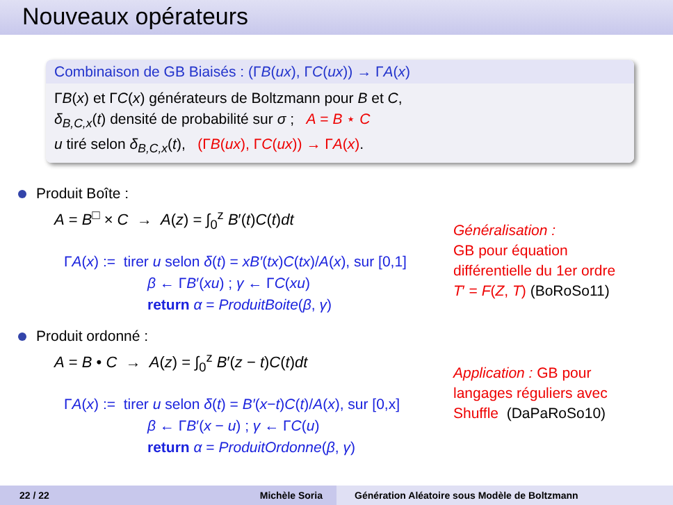Nouveaux opérateurs
Combinaison de GB Biaisés : (ΓB(ux), ΓC(ux)) → ΓA(x)
ΓB(x) et ΓC(x) générateurs de Boltzmann pour B et C,
δ<sub>B,C,x</sub>(t) densité de probabilité sur σ ; A = B ⋆ C
u tiré selon δ<sub>B,C,x</sub>(t), (ΓB(ux), ΓC(ux)) → ΓA(x).
Produit Boîte :
A = B<sup>□</sup> × C → A(z) = ∫<sub>0</sub><sup>z</sup> B′(t)C(t)dt
ΓA(x) := tirer u selon δ(t) = xB′(tx)C(tx)/A(x), sur [0,1]
β ← ΓB′(xu) ; γ ← ΓC(xu)
return α = ProduitBoite(β, γ)
Généralisation :
GB pour équation
différentielle du 1er ordre
T′ = F(Z, T) (BoRoSo11)
Produit ordonné :
A = B • C → A(z) = ∫<sub>0</sub><sup>z</sup> B′(z − t)C(t)dt
ΓA(x) := tirer u selon δ(t) = B′(x−t)C(t)/A(x), sur [0,x]
β ← ΓB′(x − u) ; γ ← ΓC(u)
return α = ProduitOrdonne(β, γ)
Application : GB pour
langages réguliers avec
Shuffle (DaPaRoSo10)
22 / 22 Michèle Soria
Génération Aléatoire sous Modèle de Boltzmann